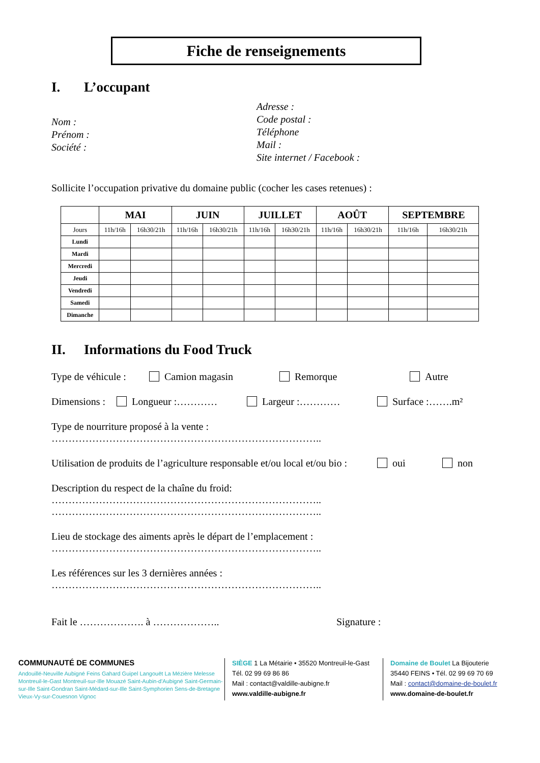Fiche de renseignements
I. L’occupant
Nom :
Prénom :
Société :
Adresse :
Code postal :
Téléphone
Mail :
Site internet / Facebook :
Sollicite l’occupation privative du domaine public (cocher les cases retenues) :
| | MAI | | JUIN | | JUILLET | | AOÛT | | SEPTEMBRE | |
| --- | --- | --- | --- | --- | --- | --- | --- | --- | --- | --- |
| Jours | 11h/16h | 16h30/21h | 11h/16h | 16h30/21h | 11h/16h | 16h30/21h | 11h/16h | 16h30/21h | 11h/16h | 16h30/21h |
| Lundi | | | | | | | | | | |
| Mardi | | | | | | | | | | |
| Mercredi | | | | | | | | | | |
| Jeudi | | | | | | | | | | |
| Vendredi | | | | | | | | | | |
| Samedi | | | | | | | | | | |
| Dimanche | | | | | | | | | | |
II. Informations du Food Truck
Type de véhicule :
Camion magasin Remorque Autre
Dimensions :
Longueur :………… Largeur :………… Surface :…….m²
Type de nourriture proposé à la vente :
……………………………………………………………………..
Utilisation de produits de l’agriculture responsable et/ou local et/ou bio :
oui non
Description du respect de la chaîne du froid:
……………………………………………………………………..
……………………………………………………………………..
Lieu de stockage des aiments après le départ de l’emplacement :
……………………………………………………………………..
Les références sur les 3 dernières années :
……………………………………………………………………..
Fait le ………………. à ……………….. Signature :
COMMUNAUTÉ DE COMMUNES
Andouillé-Neuville Aubigné Feins Gahard Guipel Langouët La Mézière Melesse Montreuil-le-Gast Montreuil-sur-Ille Mouazé Saint-Aubin-d'Aubigné Saint-Germain-sur-Ille Saint-Gondran Saint-Médard-sur-Ille Saint-Symphorien Sens-de-Bretagne Vieux-Vy-sur-Couesnon Vignoc
SIÈGE 1 La Métairie • 35520 Montreuil-le-Gast
Tél. 02 99 69 86 86
Mail : contact@valdille-aubigne.fr
www.valdille-aubigne.fr
Domaine de Boulet La Bijouterie
35440 FEINS • Tél. 02 99 69 70 69
Mail : contact@domaine-de-boulet.fr
www.domaine-de-boulet.fr